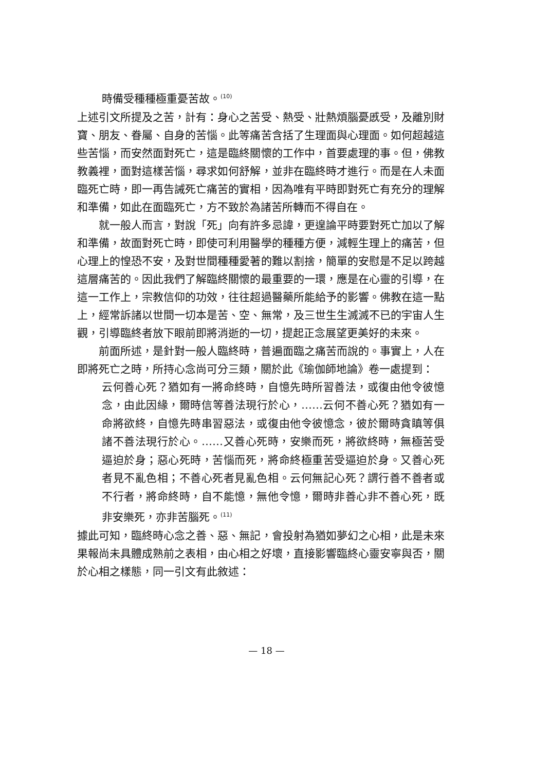時備受種種極重憂苦故。<sup>(10)</sup>
上述引文所提及之苦，計有：身心之苦受、熱受、壯熱煩腦憂慼受，及離別財寶、朋友、眷屬、自身的苦惱。此等痛苦含括了生理面與心理面。如何超越這些苦惱，而安然面對死亡，這是臨終關懷的工作中，首要處理的事。但，佛教教義裡，面對這樣苦惱，尋求如何舒解，並非在臨終時才進行。而是在人未面臨死亡時，即一再告誡死亡痛苦的實相，因為唯有平時即對死亡有充分的理解和準備，如此在面臨死亡，方不致於為諸苦所轉而不得自在。
就一般人而言，對說「死」向有許多忌諱，更遑論平時要對死亡加以了解和準備，故面對死亡時，即使可利用醫學的種種方便，減輕生理上的痛苦，但心理上的惶恐不安，及對世間種種愛著的難以割捨，簡單的安慰是不足以跨越這層痛苦的。因此我們了解臨終關懷的最重要的一環，應是在心靈的引導，在這一工作上，宗教信仰的功效，往往超過醫藥所能給予的影響。佛教在這一點上，經常訴諸以世間一切本是苦、空、無常，及三世生生滅滅不已的宇宙人生觀，引導臨終者放下眼前即將消逝的一切，提起正念展望更美好的未來。
前面所述，是針對一般人臨終時，普遍面臨之痛苦而說的。事實上，人在即將死亡之時，所持心念尚可分三類，關於此《瑜伽師地論》卷一處提到：
云何善心死？猶如有一將命終時，自憶先時所習善法，或復由他令彼憶念，由此因緣，爾時信等善法現行於心，……云何不善心死？猶如有一命將欲終，自憶先時串習惡法，或復由他令彼憶念，彼於爾時貪瞋等俱諸不善法現行於心。……又善心死時，安樂而死，將欲終時，無極苦受逼迫於身；惡心死時，苦惱而死，將命終極重苦受逼迫於身。又善心死者見不亂色相；不善心死者見亂色相。云何無記心死？謂行善不善者或不行者，將命終時，自不能憶，無他令憶，爾時非善心非不善心死，既非安樂死，亦非苦腦死。<sup>(11)</sup>
據此可知，臨終時心念之善、惡、無記，會投射為猶如夢幻之心相，此是未來果報尚未具體成熟前之表相，由心相之好壞，直接影響臨終心靈安寧與否，關於心相之樣態，同一引文有此敘述：
— 18 —